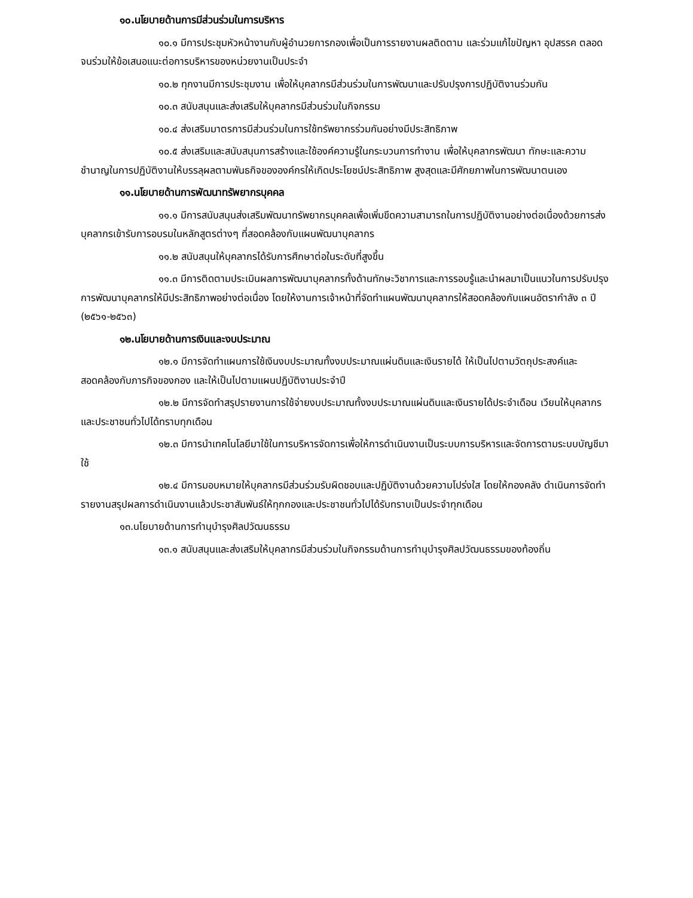๑๐.นโยบายด้านการมีส่วนร่วมในการบริหาร
๑๐.๑ มีการประชุมหัวหน้างานกับผู้อำนวยการกองเพื่อเป็นการรายงานผลติดตาม และร่วมแก้ไขปัญหา อุปสรรค ตลอดจนร่วมให้ข้อเสนอแนะต่อการบริหารของหน่วยงานเป็นประจำ
๑๐.๒ ทุกงานมีการประชุมงาน เพื่อให้บุคลากรมีส่วนร่วมในการพัฒนาและปรับปรุงการปฏิบัติงานร่วมกัน
๑๐.๓ สนับสนุนและส่งเสริมให้บุคลากรมีส่วนร่วมในกิจกรรม
๑๐.๔ ส่งเสริมมาตรการมีส่วนร่วมในการใช้ทรัพยากรร่วมกันอย่างมีประสิทธิภาพ
๑๐.๕ ส่งเสริมและสนับสนุนการสร้างและใช้องค์ความรู้ในกระบวนการทำงาน เพื่อให้บุคลากรพัฒนา ทักษะและความชำนาญในการปฏิบัติงานให้บรรลุผลตามพันธกิจขององค์กรให้เกิดประโยชน์ประสิทธิภาพ สูงสุดและมีศักยภาพในการพัฒนาตนเอง
๑๑.นโยบายด้านการพัฒนาทรัพยากรบุคคล
๑๑.๑ มีการสนับสนุนส่งเสริมพัฒนาทรัพยากรบุคคลเพื่อเพิ่มขีดความสามารถในการปฏิบัติงานอย่างต่อเนื่องด้วยการส่งบุคลากรเข้ารับการอบรมในหลักสูตรต่างๆ ที่สอดคล้องกับแผนพัฒนาบุคลากร
๑๑.๒ สนับสนุนให้บุคลากรได้รับการศึกษาต่อในระดับที่สูงขึ้น
๑๑.๓ มีการติดตามประเมินผลการพัฒนาบุคลากรทั้งด้านทักษะวิชาการและการรอบรู้และนำผลมาเป็นแนวในการปรับปรุงการพัฒนาบุคลากรให้มีประสิทธิภาพอย่างต่อเนื่อง โดยให้งานการเจ้าหน้าที่จัดทำแผนพัฒนาบุคลากรให้สอดคล้องกับแผนอัตรากำลัง ๓ ปี (๒๕๖๑-๒๕๖๓)
๑๒.นโยบายด้านการเงินและงบประมาณ
๑๒.๑ มีการจัดทำแผนการใช้เงินงบประมาณทั้งงบประมาณแผ่นดินและเงินรายได้ ให้เป็นไปตามวัตถุประสงค์และสอดคล้องกับภารกิจของกอง และให้เป็นไปตามแผนปฏิบัติงานประจำปี
๑๒.๒ มีการจัดทำสรุปรายงานการใช้จ่ายงบประมาณทั้งงบประมาณแผ่นดินและเงินรายได้ประจำเดือน เวียนให้บุคลากร และประชาชนทั่วไปได้ทราบทุกเดือน
๑๒.๓ มีการนำเทคโนโลยีมาใช้ในการบริหารจัดการเพื่อให้การดำเนินงานเป็นระบบการบริหารและจัดการตามระบบบัญชีมาใช้
๑๒.๔ มีการมอบหมายให้บุคลากรมีส่วนร่วมรับผิดชอบและปฏิบัติงานด้วยความโปร่งใส โดยให้กองคลัง ดำเนินการจัดทำรายงานสรุปผลการดำเนินงานแล้วประชาสัมพันธ์ให้ทุกกองและประชาชนทั่วไปได้รับทราบเป็นประจำทุกเดือน
๑๓.นโยบายด้านการทำนุบำรุงศิลปวัฒนธรรม
๑๓.๑ สนับสนุนและส่งเสริมให้บุคลากรมีส่วนร่วมในกิจกรรมด้านการทำนุบำรุงศิลปวัฒนธรรมของท้องถิ่น